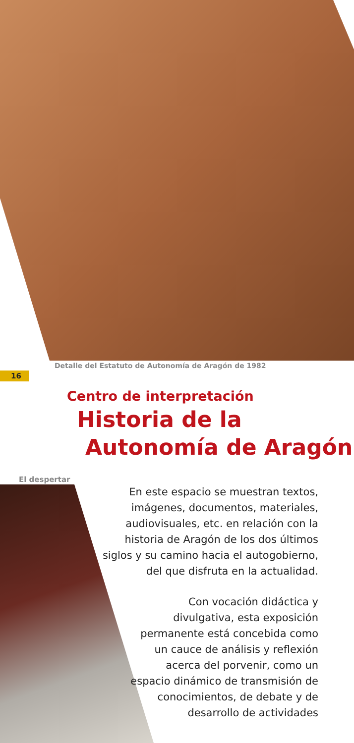Detalle del Estatuto de Autonomía de Aragón de 1982
16
Centro de interpretación
Historia de la
Autonomía de Aragón
El despertar
En este espacio se muestran textos, imágenes, documentos, materiales, audiovisuales, etc. en relación con la historia de Aragón de los dos últimos siglos y su camino hacia el autogobierno, del que disfruta en la actualidad.
Con vocación didáctica y divulgativa, esta exposición permanente está concebida como un cauce de análisis y reflexión acerca del porvenir, como un espacio dinámico de transmisión de conocimientos, de debate y de desarrollo de actividades